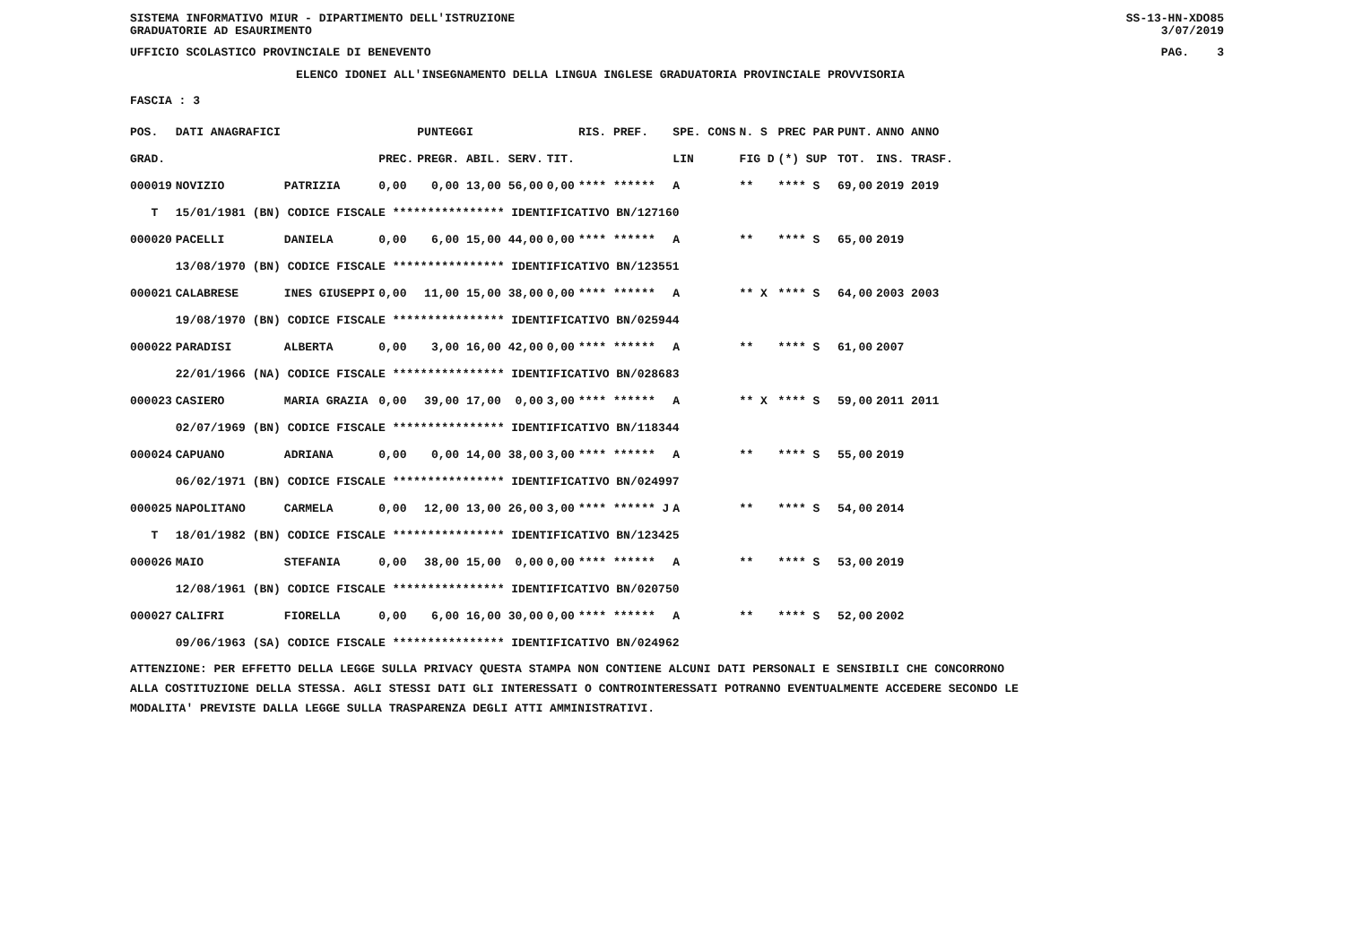SISTEMA INFORMATIVO MIUR - DIPARTIMENTO DELL'ISTRUZIONE
GRADUATORIE AD ESAURIMENTO SS-13-HN-XDO85
3/07/2019
UFFICIO SCOLASTICO PROVINCIALE DI BENEVENTO PAG. 3
ELENCO IDONEI ALL'INSEGNAMENTO DELLA LINGUA INGLESE GRADUATORIA PROVINCIALE PROVVISORIA
FASCIA : 3
| POS. | DATI ANAGRAFICI | | | PUNTEGGI | | RIS. PREF. | SPE. CONS | N. S | PREC PAR | PUNT. | ANNO ANNO |
| --- | --- | --- | --- | --- | --- | --- | --- | --- | --- | --- | --- |
| GRAD. | | | PREC. | PREGR. ABIL. SERV. | TIT. | | LIN | FIG D | (*) SUP | TOT. | INS. TRASF. |
| 000019 | NOVIZIO | PATRIZIA | 0,00 | 0,00 13,00 56,00 | 0,00 | **** ****** | A | ** | **** S | 69,00 | 2019 2019 |
| T | 15/01/1981 (BN) CODICE FISCALE **************** IDENTIFICATIVO BN/127160 | | | | | | | | | | |
| 000020 | PACELLI | DANIELA | 0,00 | 6,00 15,00 44,00 | 0,00 | **** ****** | A | ** | **** S | 65,00 | 2019 |
| | 13/08/1970 (BN) CODICE FISCALE **************** IDENTIFICATIVO BN/123551 | | | | | | | | | | |
| 000021 | CALABRESE | INES GIUSEPPI | 0,00 | 11,00 15,00 38,00 | 0,00 | **** ****** | A | ** X | **** S | 64,00 | 2003 2003 |
| | 19/08/1970 (BN) CODICE FISCALE **************** IDENTIFICATIVO BN/025944 | | | | | | | | | | |
| 000022 | PARADISI | ALBERTA | 0,00 | 3,00 16,00 42,00 | 0,00 | **** ****** | A | ** | **** S | 61,00 | 2007 |
| | 22/01/1966 (NA) CODICE FISCALE **************** IDENTIFICATIVO BN/028683 | | | | | | | | | | |
| 000023 | CASIERO | MARIA GRAZIA | 0,00 | 39,00 17,00 0,00 | 3,00 | **** ****** | A | ** X | **** S | 59,00 | 2011 2011 |
| | 02/07/1969 (BN) CODICE FISCALE **************** IDENTIFICATIVO BN/118344 | | | | | | | | | | |
| 000024 | CAPUANO | ADRIANA | 0,00 | 0,00 14,00 38,00 | 3,00 | **** ****** | A | ** | **** S | 55,00 | 2019 |
| | 06/02/1971 (BN) CODICE FISCALE **************** IDENTIFICATIVO BN/024997 | | | | | | | | | | |
| 000025 | NAPOLITANO | CARMELA | 0,00 | 12,00 13,00 26,00 | 3,00 | **** ****** J | A | ** | **** S | 54,00 | 2014 |
| T | 18/01/1982 (BN) CODICE FISCALE **************** IDENTIFICATIVO BN/123425 | | | | | | | | | | |
| 000026 | MAIO | STEFANIA | 0,00 | 38,00 15,00 0,00 | 0,00 | **** ****** | A | ** | **** S | 53,00 | 2019 |
| | 12/08/1961 (BN) CODICE FISCALE **************** IDENTIFICATIVO BN/020750 | | | | | | | | | | |
| 000027 | CALIFRI | FIORELLA | 0,00 | 6,00 16,00 30,00 | 0,00 | **** ****** | A | ** | **** S | 52,00 | 2002 |
| | 09/06/1963 (SA) CODICE FISCALE **************** IDENTIFICATIVO BN/024962 | | | | | | | | | | |
ATTENZIONE: PER EFFETTO DELLA LEGGE SULLA PRIVACY QUESTA STAMPA NON CONTIENE ALCUNI DATI PERSONALI E SENSIBILI CHE CONCORRONO
ALLA COSTITUZIONE DELLA STESSA. AGLI STESSI DATI GLI INTERESSATI O CONTROINTERESSATI POTRANNO EVENTUALMENTE ACCEDERE SECONDO LE
MODALITA' PREVISTE DALLA LEGGE SULLA TRASPARENZA DEGLI ATTI AMMINISTRATIVI.